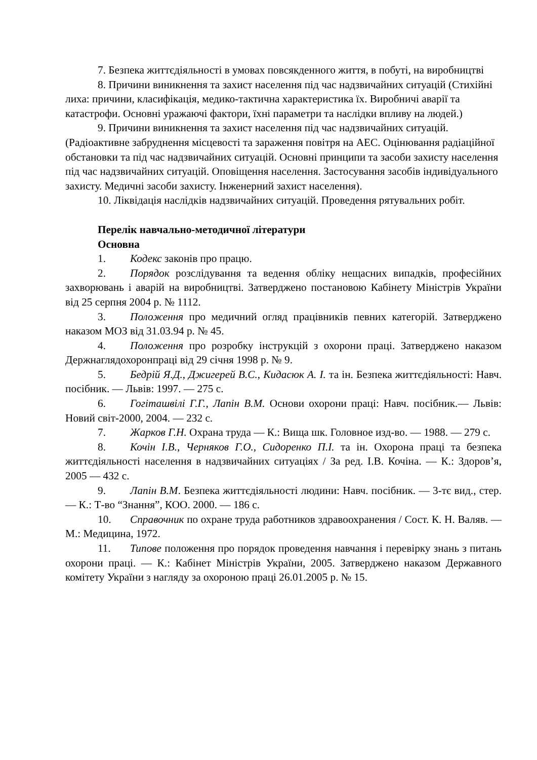7. Безпека життєдіяльності в умовах повсякденного життя, в побуті, на виробництві
8. Причини виникнення та захист населення під час надзвичайних ситуацій (Стихійні лиха: причини, класифікація, медико-тактична характеристика їх. Виробничі аварії та катастрофи. Основні уражаючі фактори, їхні параметри та наслідки впливу на людей.)
9. Причини виникнення та захист населення під час надзвичайних ситуацій.(Радіоактивне забруднення місцевості та зараження повітря на АЕС. Оцінювання радіаційної обстановки та під час надзвичайних ситуацій. Основні принципи та засоби захисту населення під час надзвичайних ситуацій. Оповіщення населення. Застосування засобів індивідуального захисту. Медичні засоби захисту. Інженерний захист населення).
10. Ліквідація наслідків надзвичайних ситуацій. Проведення рятувальних робіт.
Перелік навчально-методичної літератури
Основна
1. Кодекс законів про працю.
2. Порядок розслідування та ведення обліку нещасних випадків, професійних захворювань і аварій на виробництві. Затверджено постановою Кабінету Міністрів України від 25 серпня 2004 р. № 1112.
3. Положення про медичний огляд працівників певних категорій. Затверджено наказом МОЗ від 31.03.94 р. № 45.
4. Положення про розробку інструкцій з охорони праці. Затверджено наказом Держнаглядохоронпраці від 29 січня 1998 р. № 9.
5. Бедрій Я.Д., Джигерей В.С., Кидасюк А. І. та ін. Безпека життєдіяльності: Навч. посібник. — Львів: 1997. — 275 с.
6. Гогіташвілі Г.Г., Лапін В.М. Основи охорони праці: Навч. посібник.— Львів: Новий світ-2000, 2004. — 232 с.
7. Жарков Г.Н. Охрана труда — К.: Вища шк. Головное изд-во. — 1988. — 279 с.
8. Кочін І.В., Черняков Г.О., Сидоренко П.І. та ін. Охорона праці та безпека життєдіяльності населення в надзвичайних ситуаціях / За ред. І.В. Кочіна. — К.: Здоров’я, 2005 — 432 с.
9. Лапін В.М. Безпека життєдіяльності людини: Навч. посібник. — 3-тє вид., стер. — К.: Т-во “Знання”, КОО. 2000. — 186 с.
10. Справочник по охране труда работников здравоохранения / Сост. К. Н. Валяв. — М.: Медицина, 1972.
11. Типове положення про порядок проведення навчання і перевірку знань з питань охорони праці. — К.: Кабінет Міністрів України, 2005. Затверджено наказом Державного комітету України з нагляду за охороною праці 26.01.2005 р. № 15.